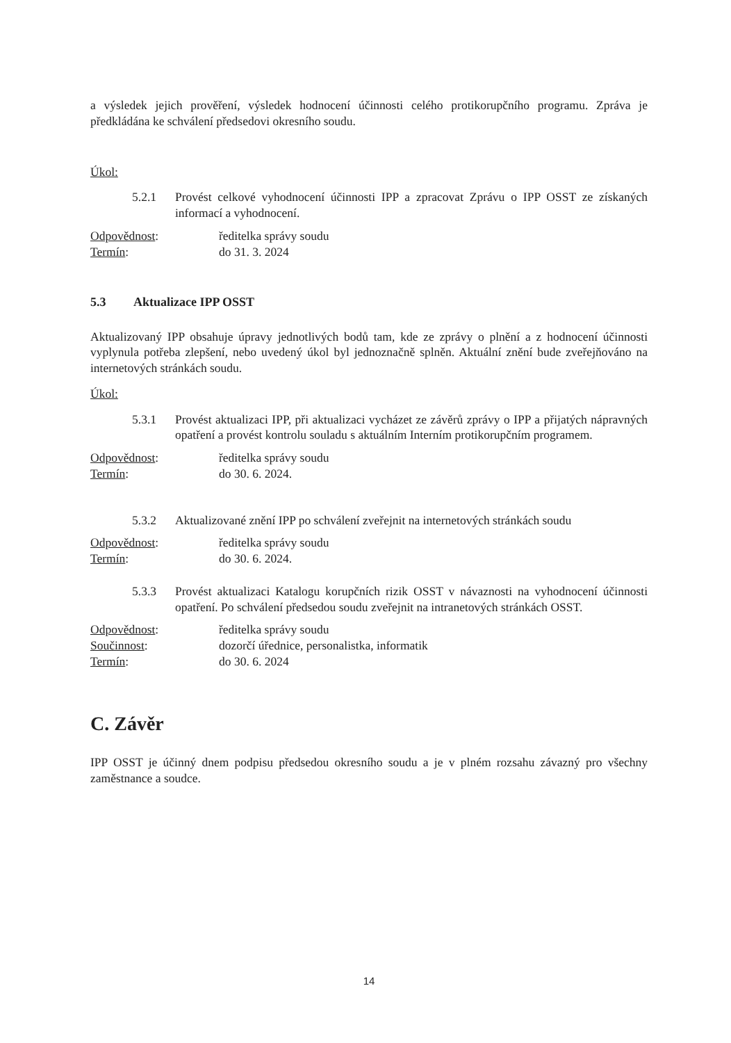a výsledek jejich prověření, výsledek hodnocení účinnosti celého protikorupčního programu. Zpráva je předkládána ke schválení předsedovi okresního soudu.
Úkol:
5.2.1 Provést celkové vyhodnocení účinnosti IPP a zpracovat Zprávu o IPP OSST ze získaných informací a vyhodnocení.
Odpovědnost: ředitelka správy soudu
Termín: do 31. 3. 2024
5.3 Aktualizace IPP OSST
Aktualizovaný IPP obsahuje úpravy jednotlivých bodů tam, kde ze zprávy o plnění a z hodnocení účinnosti vyplynula potřeba zlepšení, nebo uvedený úkol byl jednoznačně splněn. Aktuální znění bude zveřejňováno na internetových stránkách soudu.
Úkol:
5.3.1 Provést aktualizaci IPP, při aktualizaci vycházet ze závěrů zprávy o IPP a přijatých nápravných opatření a provést kontrolu souladu s aktuálním Interním protikorupčním programem.
Odpovědnost: ředitelka správy soudu
Termín: do 30. 6. 2024.
5.3.2 Aktualizované znění IPP po schválení zveřejnit na internetových stránkách soudu
Odpovědnost: ředitelka správy soudu
Termín: do 30. 6. 2024.
5.3.3 Provést aktualizaci Katalogu korupčních rizik OSST v návaznosti na vyhodnocení účinnosti opatření. Po schválení předsedou soudu zveřejnit na intranetových stránkách OSST.
Odpovědnost: ředitelka správy soudu
Součinnost: dozorčí úřednice, personalistka, informatik
Termín: do 30. 6. 2024
C. Závěr
IPP OSST je účinný dnem podpisu předsedou okresního soudu a je v plném rozsahu závazný pro všechny zaměstnance a soudce.
14